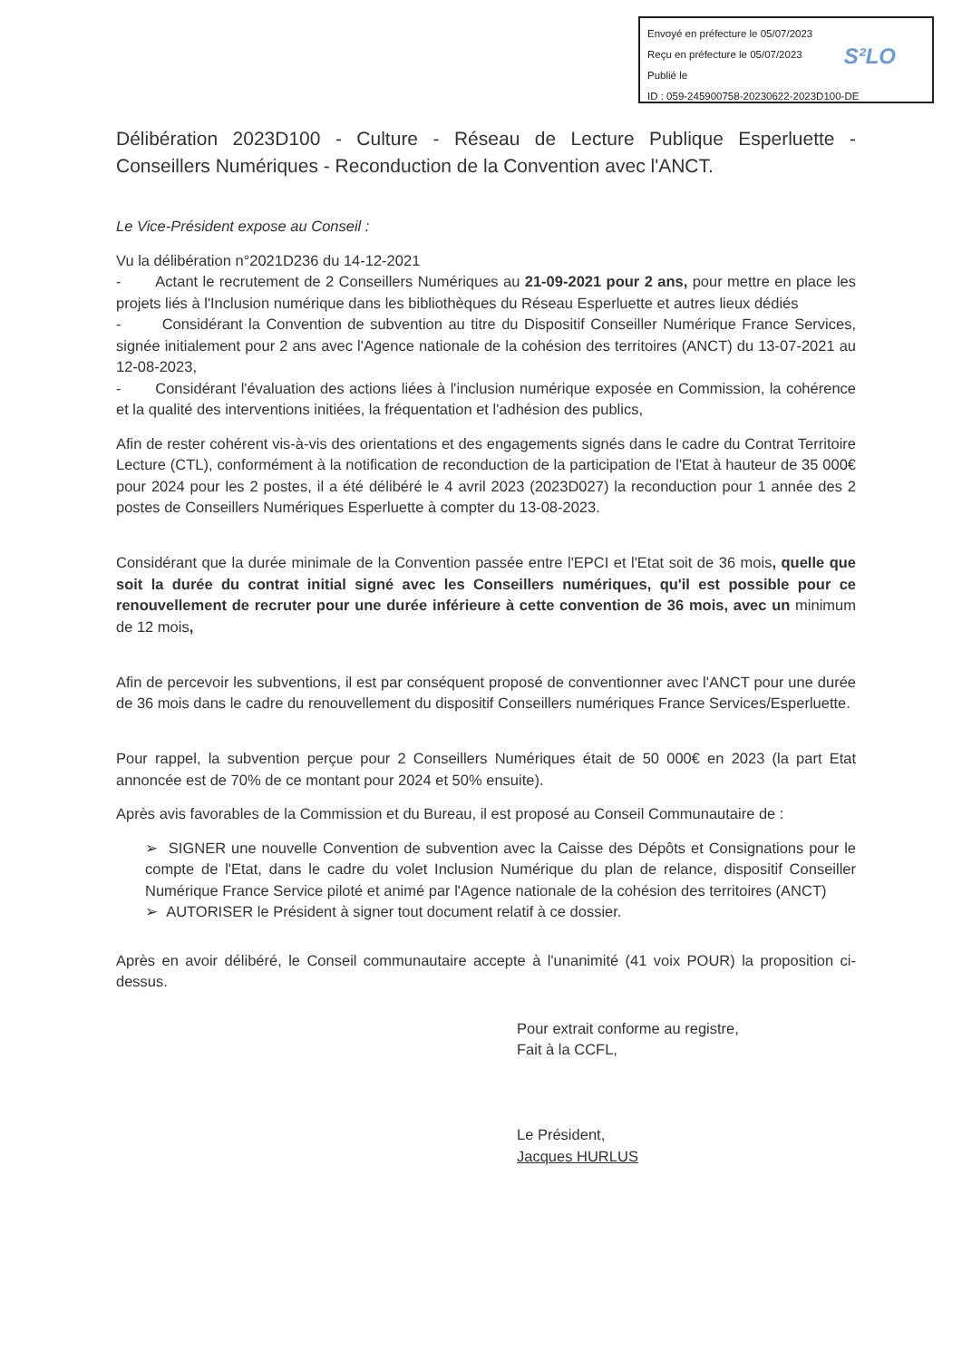Envoyé en préfecture le 05/07/2023
Reçu en préfecture le 05/07/2023
Publié le
ID : 059-245900758-20230622-2023D100-DE
S²LO
Délibération 2023D100 - Culture - Réseau de Lecture Publique Esperluette - Conseillers Numériques - Reconduction de la Convention avec l'ANCT.
Le Vice-Président expose au Conseil :
Vu la délibération n°2021D236 du 14-12-2021
- Actant le recrutement de 2 Conseillers Numériques au 21-09-2021 pour 2 ans, pour mettre en place les projets liés à l'Inclusion numérique dans les bibliothèques du Réseau Esperluette et autres lieux dédiés
- Considérant la Convention de subvention au titre du Dispositif Conseiller Numérique France Services, signée initialement pour 2 ans avec l'Agence nationale de la cohésion des territoires (ANCT) du 13-07-2021 au 12-08-2023,
- Considérant l'évaluation des actions liées à l'inclusion numérique exposée en Commission, la cohérence et la qualité des interventions initiées, la fréquentation et l'adhésion des publics,
Afin de rester cohérent vis-à-vis des orientations et des engagements signés dans le cadre du Contrat Territoire Lecture (CTL), conformément à la notification de reconduction de la participation de l'Etat à hauteur de 35 000€ pour 2024 pour les 2 postes, il a été délibéré le 4 avril 2023 (2023D027) la reconduction pour 1 année des 2 postes de Conseillers Numériques Esperluette à compter du 13-08-2023.
Considérant que la durée minimale de la Convention passée entre l'EPCI et l'Etat soit de 36 mois, quelle que soit la durée du contrat initial signé avec les Conseillers numériques, qu'il est possible pour ce renouvellement de recruter pour une durée inférieure à cette convention de 36 mois, avec un minimum de 12 mois,
Afin de percevoir les subventions, il est par conséquent proposé de conventionner avec l'ANCT pour une durée de 36 mois dans le cadre du renouvellement du dispositif Conseillers numériques France Services/Esperluette.
Pour rappel, la subvention perçue pour 2 Conseillers Numériques était de 50 000€ en 2023 (la part Etat annoncée est de 70% de ce montant pour 2024 et 50% ensuite).
Après avis favorables de la Commission et du Bureau, il est proposé au Conseil Communautaire de :
➢ SIGNER une nouvelle Convention de subvention avec la Caisse des Dépôts et Consignations pour le compte de l'Etat, dans le cadre du volet Inclusion Numérique du plan de relance, dispositif Conseiller Numérique France Service piloté et animé par l'Agence nationale de la cohésion des territoires (ANCT)
➢ AUTORISER le Président à signer tout document relatif à ce dossier.
Après en avoir délibéré, le Conseil communautaire accepte à l'unanimité (41 voix POUR) la proposition ci-dessus.
Pour extrait conforme au registre,
Fait à la CCFL,
Le Président,
Jacques HURLUS